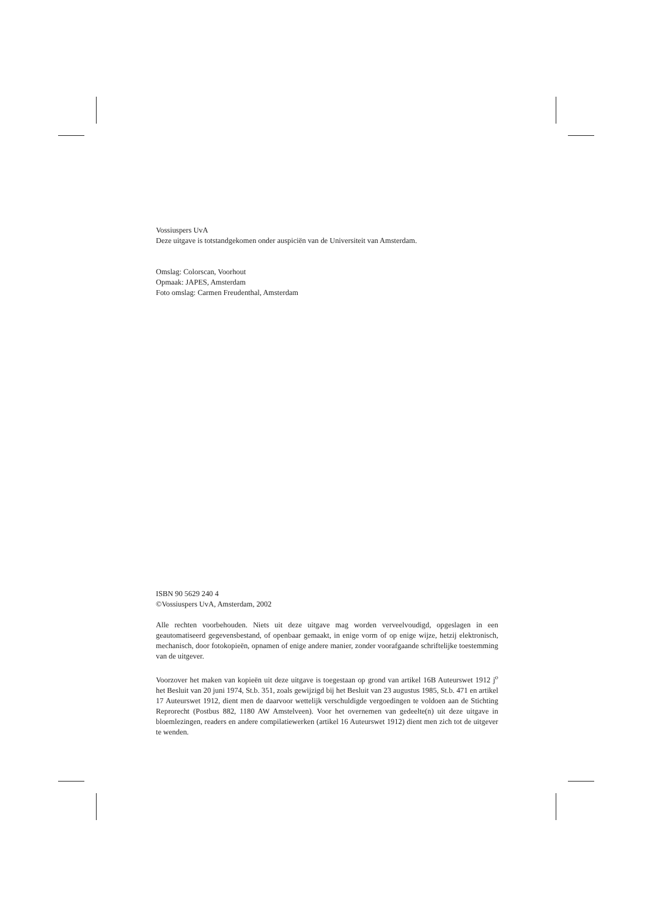Vossiuspers UvA
Deze uitgave is totstandgekomen onder auspiciën van de Universiteit van Amsterdam.
Omslag: Colorscan, Voorhout
Opmaak: JAPES, Amsterdam
Foto omslag: Carmen Freudenthal, Amsterdam
ISBN 90 5629 240 4
©Vossiuspers UvA, Amsterdam, 2002
Alle rechten voorbehouden. Niets uit deze uitgave mag worden verveelvoudigd, opgeslagen in een geautomatiseerd gegevensbestand, of openbaar gemaakt, in enige vorm of op enige wijze, hetzij elektronisch, mechanisch, door fotokopieën, opnamen of enige andere manier, zonder voorafgaande schriftelijke toestemming van de uitgever.
Voorzover het maken van kopieën uit deze uitgave is toegestaan op grond van artikel 16B Auteurswet 1912 j<sup>o</sup> het Besluit van 20 juni 1974, St.b. 351, zoals gewijzigd bij het Besluit van 23 augustus 1985, St.b. 471 en artikel 17 Auteurswet 1912, dient men de daarvoor wettelijk verschuldigde vergoedingen te voldoen aan de Stichting Reprorecht (Postbus 882, 1180 AW Amstelveen). Voor het overnemen van gedeelte(n) uit deze uitgave in bloemlezingen, readers en andere compilatiewerken (artikel 16 Auteurswet 1912) dient men zich tot de uitgever te wenden.